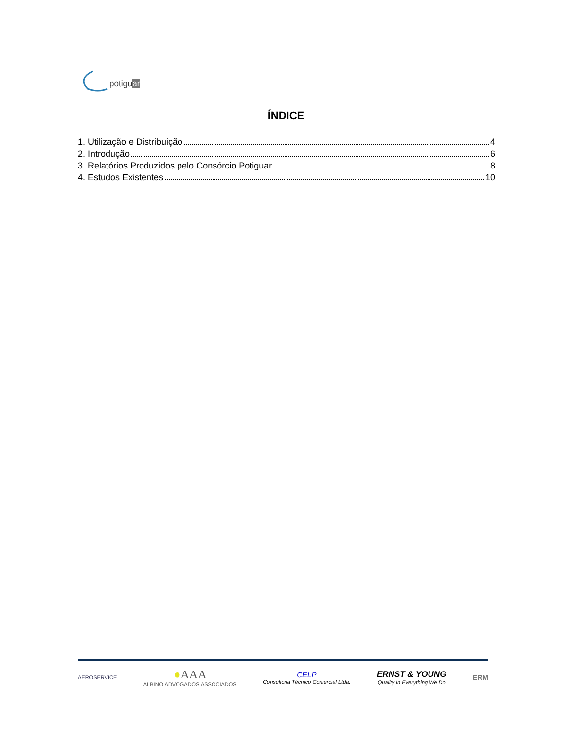potiguar
ÍNDICE
1. Utilização e Distribuição 4
2. Introdução 6
3. Relatórios Produzidos pelo Consórcio Potiguar 8
4. Estudos Existentes 10
AEROSERVICE ●AAA
ALBINO ADVOGADOS ASSOCIADOS CELP
Consultoria Técnico Comercial Ltda. ERNST & YOUNG
Quality In Everything We Do ERM